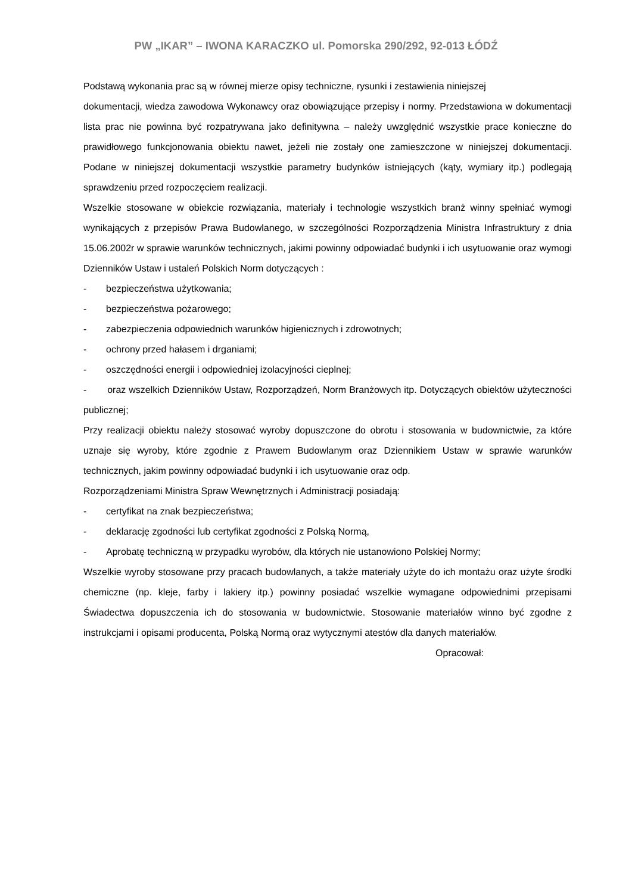PW „IKAR” – IWONA KARACZKO ul. Pomorska 290/292, 92-013 ŁÓDŹ
Podstawą wykonania prac są w równej mierze opisy techniczne, rysunki i zestawienia niniejszej
dokumentacji, wiedza zawodowa Wykonawcy oraz obowiązujące przepisy i normy. Przedstawiona w dokumentacji lista prac nie powinna być rozpatrywana jako definitywna – należy uwzględnić wszystkie prace konieczne do prawidłowego funkcjonowania obiektu nawet, jeżeli nie zostały one zamieszczone w niniejszej dokumentacji. Podane w niniejszej dokumentacji wszystkie parametry budynków istniejących (kąty, wymiary itp.) podlegają sprawdzeniu przed rozpoczęciem realizacji.
Wszelkie stosowane w obiekcie rozwiązania, materiały i technologie wszystkich branż winny spełniać wymogi wynikających z przepisów Prawa Budowlanego, w szczególności Rozporządzenia Ministra Infrastruktury z dnia 15.06.2002r w sprawie warunków technicznych, jakimi powinny odpowiadać budynki i ich usytuowanie oraz wymogi Dzienników Ustaw i ustaleń Polskich Norm dotyczących :
- bezpieczeństwa użytkowania;
- bezpieczeństwa pożarowego;
- zabezpieczenia odpowiednich warunków higienicznych i zdrowotnych;
- ochrony przed hałasem i drganiami;
- oszczędności energii i odpowiedniej izolacyjności cieplnej;
- oraz wszelkich Dzienników Ustaw, Rozporządzeń, Norm Branżowych itp. Dotyczących obiektów użyteczności publicznej;
Przy realizacji obiektu należy stosować wyroby dopuszczone do obrotu i stosowania w budownictwie, za które uznaje się wyroby, które zgodnie z Prawem Budowlanym oraz Dziennikiem Ustaw w sprawie warunków technicznych, jakim powinny odpowiadać budynki i ich usytuowanie oraz odp.
Rozporządzeniami Ministra Spraw Wewnętrznych i Administracji posiadają:
- certyfikat na znak bezpieczeństwa;
- deklarację zgodności lub certyfikat zgodności z Polską Normą,
- Aprobatę techniczną w przypadku wyrobów, dla których nie ustanowiono Polskiej Normy;
Wszelkie wyroby stosowane przy pracach budowlanych, a także materiały użyte do ich montażu oraz użyte środki chemiczne (np. kleje, farby i lakiery itp.) powinny posiadać wszelkie wymagane odpowiednimi przepisami Świadectwa dopuszczenia ich do stosowania w budownictwie. Stosowanie materiałów winno być zgodne z instrukcjami i opisami producenta, Polską Normą oraz wytycznymi atestów dla danych materiałów.
Opracował: